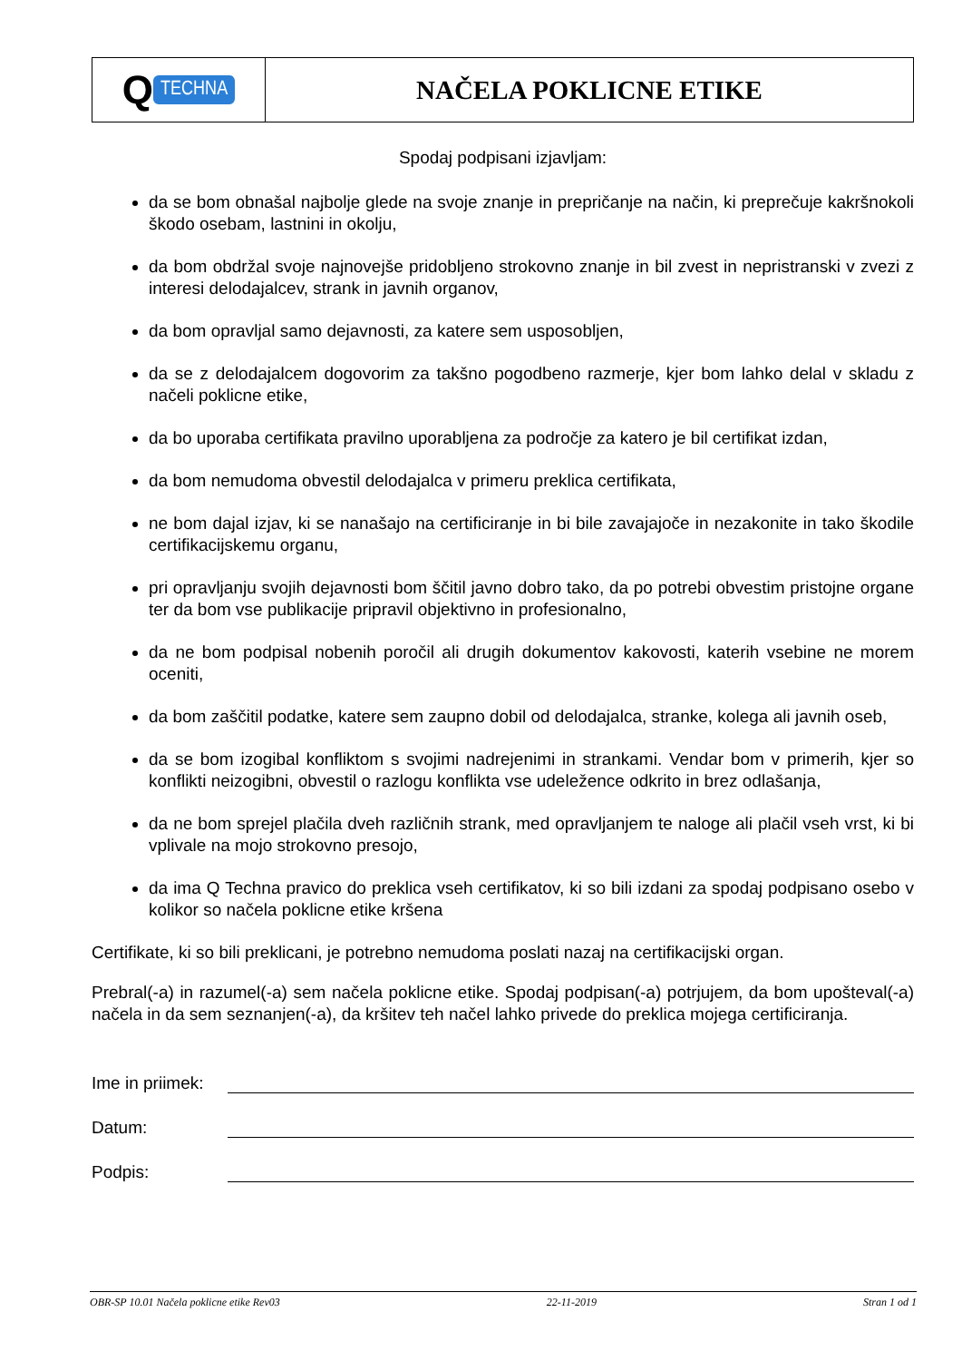| Q TECHNA | NAČELA POKLICNE ETIKE |
Spodaj podpisani izjavljam:
da se bom obnašal najbolje glede na svoje znanje in prepričanje na način, ki preprečuje kakršnokoli škodo osebam, lastnini in okolju,
da bom obdržal svoje najnovejše pridobljeno strokovno znanje in bil zvest in nepristranski v zvezi z interesi delodajalcev, strank in javnih organov,
da bom opravljal samo dejavnosti, za katere sem usposobljen,
da se z delodajalcem dogovorim za takšno pogodbeno razmerje, kjer bom lahko delal v skladu z načeli poklicne etike,
da bo uporaba certifikata pravilno uporabljena za področje za katero je bil certifikat izdan,
da bom nemudoma obvestil delodajalca v primeru preklica certifikata,
ne bom dajal izjav, ki se nanašajo na certificiranje in bi bile zavajajoče in nezakonite in tako škodile certifikacijskemu organu,
pri opravljanju svojih dejavnosti bom ščitil javno dobro tako, da po potrebi obvestim pristojne organe ter da bom vse publikacije pripravil objektivno in profesionalno,
da ne bom podpisal nobenih poročil ali drugih dokumentov kakovosti, katerih vsebine ne morem oceniti,
da bom zaščitil podatke, katere sem zaupno dobil od delodajalca, stranke, kolega ali javnih oseb,
da se bom izogibal konfliktom s svojimi nadrejenimi in strankami. Vendar bom v primerih, kjer so konflikti neizogibni, obvestil o razlogu konflikta vse udeležence odkrito in brez odlašanja,
da ne bom sprejel plačila dveh različnih strank, med opravljanjem te naloge ali plačil vseh vrst, ki bi vplivale na mojo strokovno presojo,
da ima Q Techna pravico do preklica vseh certifikatov, ki so bili izdani za spodaj podpisano osebo v kolikor so načela poklicne etike kršena
Certifikate, ki so bili preklicani, je potrebno nemudoma poslati nazaj na certifikacijski organ.
Prebral(-a) in razumel(-a) sem načela poklicne etike. Spodaj podpisan(-a) potrjujem, da bom upošteval(-a) načela in da sem seznanjen(-a), da kršitev teh načel lahko privede do preklica mojega certificiranja.
Ime in priimek:
Datum:
Podpis:
OBR-SP 10.01 Načela poklicne etike Rev03 22-11-2019 Stran 1 od 1